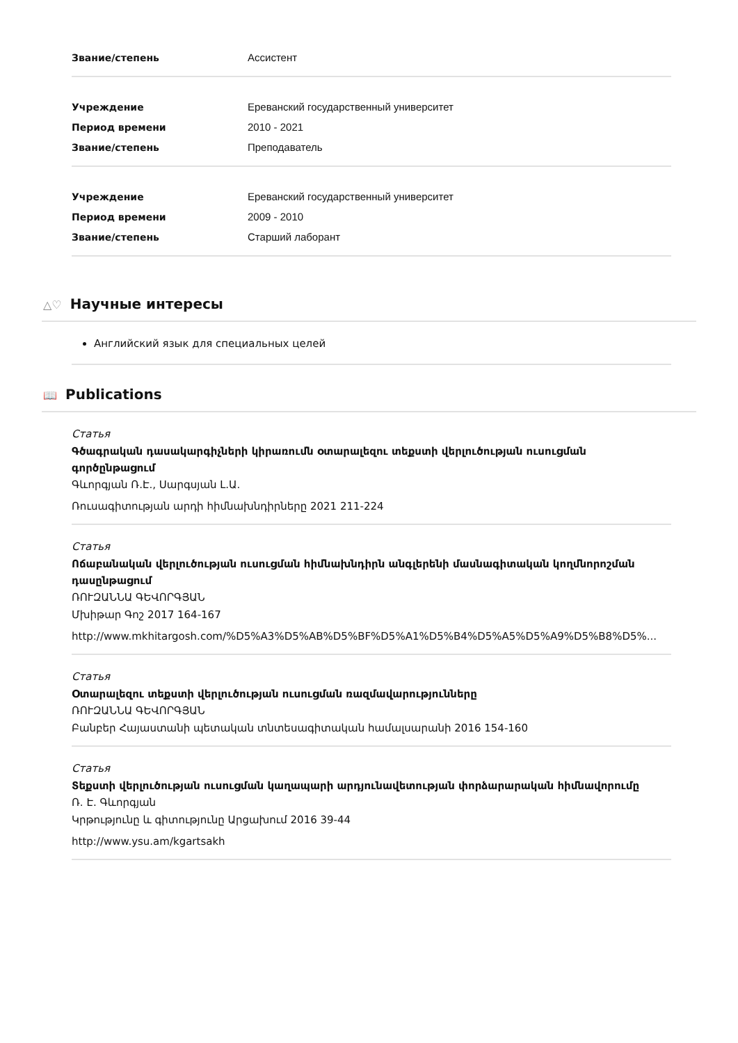| Звание/степень | Ассистент |
| Учреждение | Ереванский государственный университет |
| Период времени | 2010 - 2021 |
| Звание/степень | Преподаватель |
| Учреждение | Ереванский государственный университет |
| Период времени | 2009 - 2010 |
| Звание/степень | Старший лаборант |
△♡ Научные интересы
Английский язык для специальных целей
📖 Publications
Статья
Գծագրական դասակարգիչների կիրառումն օտարալեզու տեքստի վերլուծության ուսուցման գործընթացում
Գևորգյան Ռ.Է., Սարգսյան Լ.Ա.
Ռուսագիտության արդի հիմնախնդիրները 2021 211-224
Статья
Ոճաբանական վերլուծության ուսուցման հիմնախնդիրն անգլերենի մասնագիտական կողմնորոշման դասընթացում
ՌՈՒԶԱՆՆԱ ԳԵՎՈՐԳՅԱՆ
Մխիթար Գոշ 2017 164-167
http://www.mkhitargosh.com/%D5%A3%D5%AB%D5%BF%D5%A1%D5%B4%D5%A5%D5%A9%D5%B8%D5%...
Статья
Օտարալեզու տեքստի վերլուծության ուսուցման ռազմավարությունները
ՌՈՒԶԱՆՆԱ ԳԵՎՈՐԳՅԱՆ
Բանբեր Հայաստանի պետական տնտեսագիտական համալսարանի 2016 154-160
Статья
Տեքստի վերլուծության ուսուցման կաղապարի արդյունավետության փորձարարական հիմնավորումը
Ռ. Է. Գևորգյան
Կրթությունը և գիտությունը Արցախում 2016 39-44
http://www.ysu.am/kgartsakh